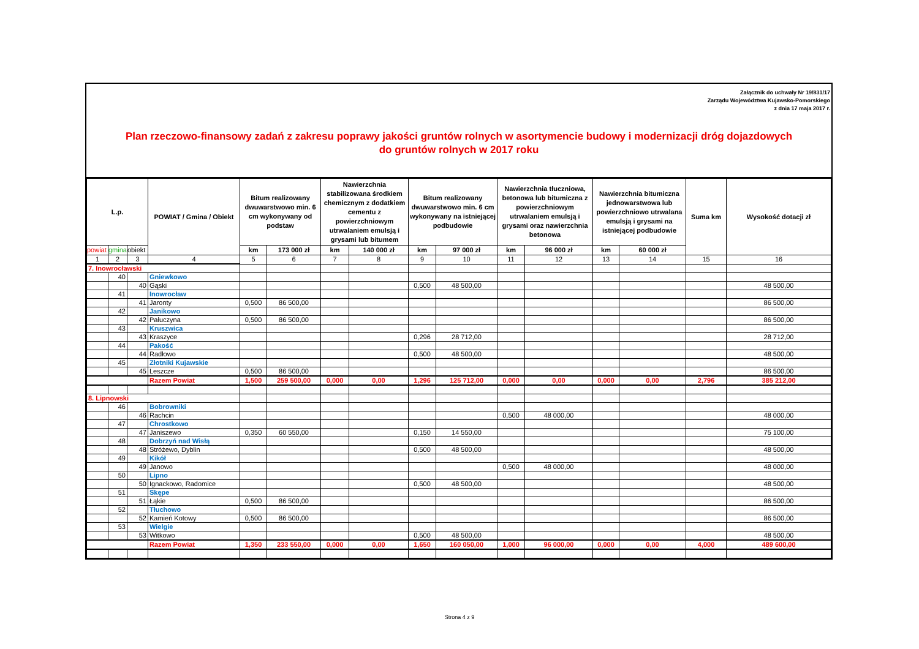Załącznik do uchwały Nr 19/831/17
Zarządu Województwa Kujawsko-Pomorskiego
z dnia 17 maja 2017 r.
Plan rzeczowo-finansowy zadań z zakresu poprawy jakości gruntów rolnych w asortymencie budowy i modernizacji dróg dojazdowych
do gruntów rolnych w 2017 roku
| L.p. | | | POWIAT / Gmina / Obiekt | Bitum realizowany dwuwarstwowo min. 6 cm wykonywany od podstaw | | Nawierzchnia stabilizowana środkiem chemicznym z dodatkiem cementu z powierzchniowym utrwalaniem emulsją i grysami lub bitumem | | Bitum realizowany dwuwarstwowo min. 6 cm wykonywany na istniejącej podbudowie | | Nawierzchnia tłuczniowa, betonowa lub bitumiczna z powierzchniowym utrwalaniem emulsją i grysami oraz nawierzchnia betonowa | | Nawierzchnia bitumiczna jednowarstwowa lub powierzchniowo utrwalana emulsją i grysami na istniejącej podbudowie | | Suma km | Wysokość dotacji zł |
| --- | --- | --- | --- | --- | --- | --- | --- | --- | --- | --- | --- | --- | --- | --- | --- |
| powiat | gmina | obiekt | | km | 173 000 zł | km | 140 000 zł | km | 97 000 zł | km | 96 000 zł | km | 60 000 zł | | |
| 1 | 2 | 3 | 4 | 5 | 6 | 7 | 8 | 9 | 10 | 11 | 12 | 13 | 14 | 15 | 16 |
| 7. Inowrocławski | | | | | | | | | | | | | | | |
| | 40 | | Gniewkowo | | | | | | | | | | | | |
| | | 40 | Gąski | | | | | 0,500 | 48 500,00 | | | | | | 48 500,00 |
| | 41 | | Inowrocław | | | | | | | | | | | | |
| | | 41 | Jaronty | 0,500 | 86 500,00 | | | | | | | | | | 86 500,00 |
| | 42 | | Janikowo | | | | | | | | | | | | |
| | | 42 | Pałuczyna | 0,500 | 86 500,00 | | | | | | | | | | 86 500,00 |
| | 43 | | Kruszwica | | | | | | | | | | | | |
| | | 43 | Kraszyce | | | | | 0,296 | 28 712,00 | | | | | | 28 712,00 |
| | 44 | | Pakość | | | | | | | | | | | | |
| | | 44 | Radłowo | | | | | 0,500 | 48 500,00 | | | | | | 48 500,00 |
| | 45 | | Złotniki Kujawskie | | | | | | | | | | | | |
| | | 45 | Leszcze | 0,500 | 86 500,00 | | | | | | | | | | 86 500,00 |
| | | | Razem Powiat | 1,500 | 259 500,00 | 0,000 | 0,00 | 1,296 | 125 712,00 | 0,000 | 0,00 | 0,000 | 0,00 | 2,796 | 385 212,00 |
| 8. Lipnowski | | | | | | | | | | | | | | | |
| | 46 | | Bobrowniki | | | | | | | | | | | | |
| | | 46 | Rachcin | | | | | | | 0,500 | 48 000,00 | | | | 48 000,00 |
| | 47 | | Chrostkowo | | | | | | | | | | | | |
| | | 47 | Janiszewo | 0,350 | 60 550,00 | | | 0,150 | 14 550,00 | | | | | | 75 100,00 |
| | 48 | | Dobrzyń nad Wisłą | | | | | | | | | | | | |
| | | 48 | Stróżewo, Dyblin | | | | | 0,500 | 48 500,00 | | | | | | 48 500,00 |
| | 49 | | Kikół | | | | | | | | | | | | |
| | | 49 | Janowo | | | | | | | 0,500 | 48 000,00 | | | | 48 000,00 |
| | 50 | | Lipno | | | | | | | | | | | | |
| | | 50 | Ignackowo, Radomice | | | | | 0,500 | 48 500,00 | | | | | | 48 500,00 |
| | 51 | | Skępe | | | | | | | | | | | | |
| | | 51 | Łąkie | 0,500 | 86 500,00 | | | | | | | | | | 86 500,00 |
| | 52 | | Tłuchowo | | | | | | | | | | | | |
| | | 52 | Kamień Kotowy | 0,500 | 86 500,00 | | | | | | | | | | 86 500,00 |
| | 53 | | Wielgie | | | | | | | | | | | | |
| | | 53 | Witkowo | | | | | 0,500 | 48 500,00 | | | | | | 48 500,00 |
| | | | Razem Powiat | 1,350 | 233 550,00 | 0,000 | 0,00 | 1,650 | 160 050,00 | 1,000 | 96 000,00 | 0,000 | 0,00 | 4,000 | 489 600,00 |
Strona 4 z 9